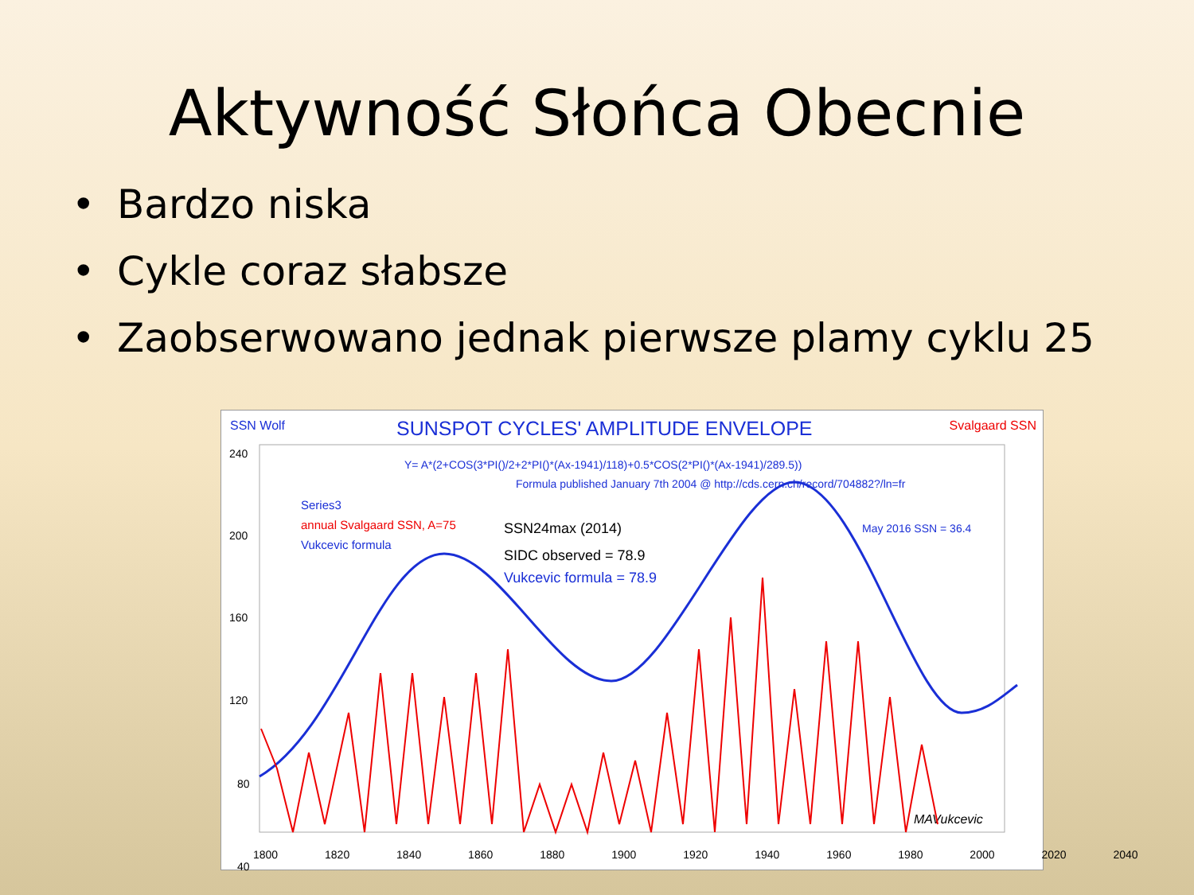Aktywność Słońca Obecnie
• Bardzo niska
• Cykle coraz słabsze
• Zaobserwowano jednak pierwsze plamy cyklu 25
SSN Wolf
SUNSPOT CYCLES' AMPLITUDE ENVELOPE
Svalgaard SSN
Y= A*(2+COS(3*PI()/2+2*PI()*(Ax-1941)/118)+0.5*COS(2*PI()*(Ax-1941)/289.5))
Formula published January 7th 2004 @ http://cds.cern.ch/record/704882?/ln=fr
Series3
annual Svalgaard SSN, A=75
Vukcevic formula
SSN24max (2014)
SIDC observed = 78.9
Vukcevic formula = 78.9
May 2016 SSN = 36.4
MAVukcevic
240
200
160
120
80
40
1800 1820 1840 1860 1880 1900 1920 1940 1960 1980 2000 2020 2040